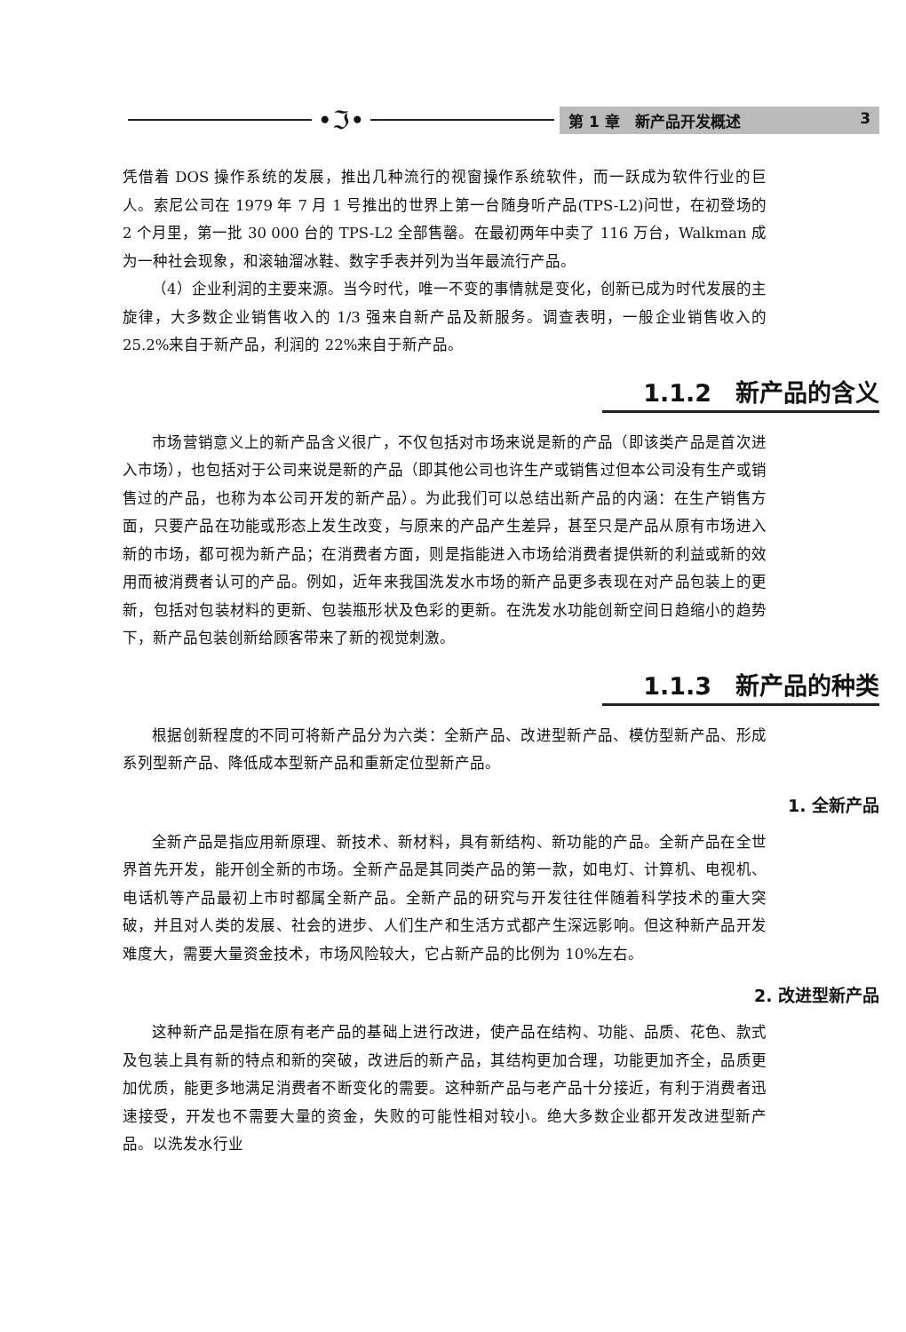•ℑ•
第 1 章　新产品开发概述 3
凭借着 DOS 操作系统的发展，推出几种流行的视窗操作系统软件，而一跃成为软件行业的巨人。索尼公司在 1979 年 7 月 1 号推出的世界上第一台随身听产品(TPS-L2)问世，在初登场的 2 个月里，第一批 30 000 台的 TPS-L2 全部售罄。在最初两年中卖了 116 万台，Walkman 成为一种社会现象，和滚轴溜冰鞋、数字手表并列为当年最流行产品。
（4）企业利润的主要来源。当今时代，唯一不变的事情就是变化，创新已成为时代发展的主旋律，大多数企业销售收入的 1/3 强来自新产品及新服务。调查表明，一般企业销售收入的 25.2%来自于新产品，利润的 22%来自于新产品。
1.1.2　新产品的含义
市场营销意义上的新产品含义很广，不仅包括对市场来说是新的产品（即该类产品是首次进入市场），也包括对于公司来说是新的产品（即其他公司也许生产或销售过但本公司没有生产或销售过的产品，也称为本公司开发的新产品）。为此我们可以总结出新产品的内涵：在生产销售方面，只要产品在功能或形态上发生改变，与原来的产品产生差异，甚至只是产品从原有市场进入新的市场，都可视为新产品；在消费者方面，则是指能进入市场给消费者提供新的利益或新的效用而被消费者认可的产品。例如，近年来我国洗发水市场的新产品更多表现在对产品包装上的更新，包括对包装材料的更新、包装瓶形状及色彩的更新。在洗发水功能创新空间日趋缩小的趋势下，新产品包装创新给顾客带来了新的视觉刺激。
1.1.3　新产品的种类
根据创新程度的不同可将新产品分为六类：全新产品、改进型新产品、模仿型新产品、形成系列型新产品、降低成本型新产品和重新定位型新产品。
1. 全新产品
全新产品是指应用新原理、新技术、新材料，具有新结构、新功能的产品。全新产品在全世界首先开发，能开创全新的市场。全新产品是其同类产品的第一款，如电灯、计算机、电视机、电话机等产品最初上市时都属全新产品。全新产品的研究与开发往往伴随着科学技术的重大突破，并且对人类的发展、社会的进步、人们生产和生活方式都产生深远影响。但这种新产品开发难度大，需要大量资金技术，市场风险较大，它占新产品的比例为 10%左右。
2. 改进型新产品
这种新产品是指在原有老产品的基础上进行改进，使产品在结构、功能、品质、花色、款式及包装上具有新的特点和新的突破，改进后的新产品，其结构更加合理，功能更加齐全，品质更加优质，能更多地满足消费者不断变化的需要。这种新产品与老产品十分接近，有利于消费者迅速接受，开发也不需要大量的资金，失败的可能性相对较小。绝大多数企业都开发改进型新产品。以洗发水行业